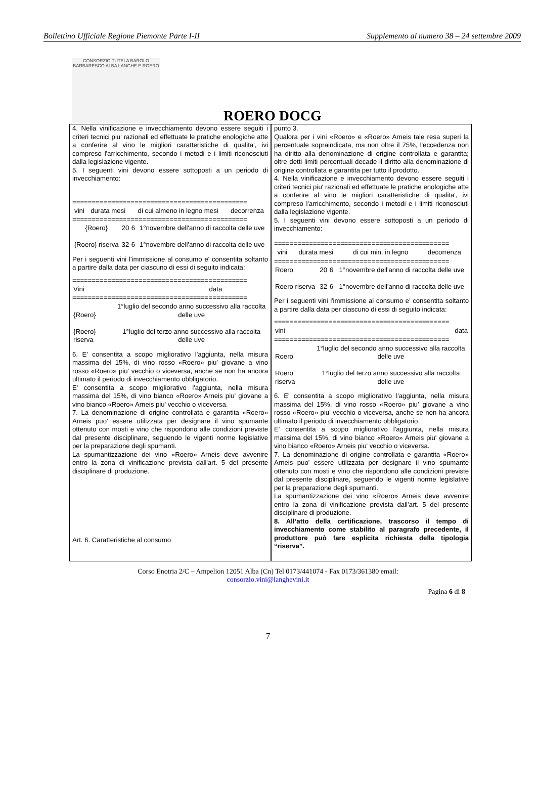Bollettino Ufficiale Regione Piemonte Parte I-II Supplemento al numero 38 – 24 settembre 2009
CONSORZIO TUTELA BAROLO BARBARESCO ALBA LANGHE E ROERO
ROERO DOCG
4. Nella vinificazione e invecchiamento devono essere seguiti i criteri tecnici piu' razionali ed effettuate le pratiche enologiche atte a conferire al vino le migliori caratteristiche di qualita', ivi compreso l'arricchimento, secondo i metodi e i limiti riconosciuti dalla legislazione vigente.
5. I seguenti vini devono essere sottoposti a un periodo di invecchiamento:
=============================================
| vini | durata mesi | di cui almeno in legno mesi | decorrenza |
| --- | --- | --- | --- |
=============================================
| {Roero} | 20 | 6 | 1°novembre dell'anno di raccolta delle uve |
| {Roero} riserva | 32 | 6 | 1°novembre dell'anno di raccolta delle uve |
Per i seguenti vini l'immissione al consumo e' consentita soltanto a partire dalla data per ciascuno di essi di seguito indicata:
=============================================
| Vini | data |
| --- | --- |
=============================================
| {Roero} | 1°luglio del secondo anno successivo alla raccolta delle uve |
| {Roero} riserva | 1°luglio del terzo anno successivo alla raccolta delle uve |
6. E' consentita a scopo migliorativo l'aggiunta, nella misura massima del 15%, di vino rosso «Roero» piu' giovane a vino rosso «Roero» piu' vecchio o viceversa, anche se non ha ancora ultimato il periodo di invecchiamento obbligatorio.
E' consentita a scopo migliorativo l'aggiunta, nella misura massima del 15%, di vino bianco «Roero» Arneis piu' giovane a vino bianco «Roero» Arneis piu' vecchio o viceversa.
7. La denominazione di origine controllata e garantita «Roero» Arneis puo' essere utilizzata per designare il vino spumante ottenuto con mosti e vino che rispondono alle condizioni previste dal presente disciplinare, seguendo le vigenti norme legislative per la preparazione degli spumanti.
La spumantizzazione dei vino «Roero» Arneis deve avvenire entro la zona di vinificazione prevista dall'art. 5 del presente disciplinare di produzione.
Art. 6. Caratteristiche al consumo
punto 3.
Qualora per i vini «Roero» e «Roero» Arneis tale resa superi la percentuale sopraindicata, ma non oltre il 75%, l'eccedenza non ha diritto alla denominazione di origine controllata e garantita; oltre detti limiti percentuali decade il diritto alla denominazione di origine controllata e garantita per tutto il prodotto.
4. Nella vinificazione e invecchiamento devono essere seguiti i criteri tecnici piu' razionali ed effettuate le pratiche enologiche atte a conferire al vino le migliori caratteristiche di qualita', ivi compreso l'arricchimento, secondo i metodi e i limiti riconosciuti dalla legislazione vigente.
5. I seguenti vini devono essere sottoposti a un periodo di invecchiamento:
=============================================
| vini | durata mesi | di cui min. in legno | decorrenza |
| --- | --- | --- | --- |
=============================================
| Roero | 20 | 6 | 1°novembre dell'anno di raccolta delle uve |
| Roero riserva | 32 | 6 | 1°novembre dell'anno di raccolta delle uve |
Per i seguenti vini l'immissione al consumo e' consentita soltanto a partire dalla data per ciascuno di essi di seguito indicata:
=============================================
| vini | data |
| --- | --- |
=============================================
| Roero | 1°luglio del secondo anno successivo alla raccolta delle uve |
| Roero riserva | 1°luglio del terzo anno successivo alla raccolta delle uve |
6. E' consentita a scopo migliorativo l'aggiunta, nella misura massima del 15%, di vino rosso «Roero» piu' giovane a vino rosso «Roero» piu' vecchio o viceversa, anche se non ha ancora ultimato il periodo di invecchiamento obbligatorio.
E' consentita a scopo migliorativo l'aggiunta, nella misura massima del 15%, di vino bianco «Roero» Arneis piu' giovane a vino bianco «Roero» Arneis piu' vecchio o viceversa.
7. La denominazione di origine controllata e garantita «Roero» Arneis puo' essere utilizzata per designare il vino spumante ottenuto con mosti e vino che rispondono alle condizioni previste dal presente disciplinare, seguendo le vigenti norme legislative per la preparazione degli spumanti.
La spumantizzazione dei vino «Roero» Arneis deve avvenire entro la zona di vinificazione prevista dall'art. 5 del presente disciplinare di produzione.
8. All’atto della certificazione, trascorso il tempo di invecchiamento come stabilito al paragrafo precedente, il produttore può fare esplicita richiesta della tipologia “riserva”.
Corso Enotria 2/C – Ampelion 12051 Alba (Cn) Tel 0173/441074 - Fax 0173/361380 email:
consorzio.vini@langhevini.it
Pagina 6 di 8
7